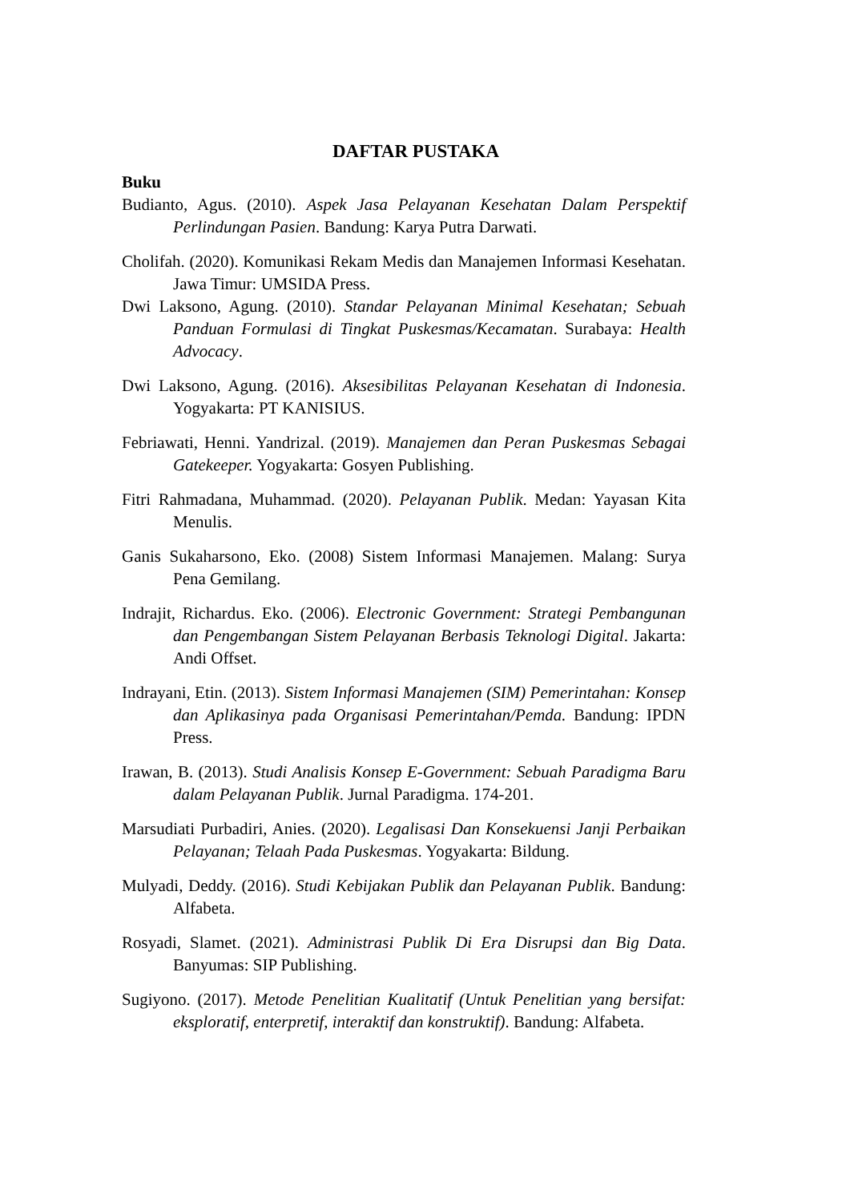DAFTAR PUSTAKA
Buku
Budianto, Agus. (2010). Aspek Jasa Pelayanan Kesehatan Dalam Perspektif Perlindungan Pasien. Bandung: Karya Putra Darwati.
Cholifah. (2020). Komunikasi Rekam Medis dan Manajemen Informasi Kesehatan. Jawa Timur: UMSIDA Press.
Dwi Laksono, Agung. (2010). Standar Pelayanan Minimal Kesehatan; Sebuah Panduan Formulasi di Tingkat Puskesmas/Kecamatan. Surabaya: Health Advocacy.
Dwi Laksono, Agung. (2016). Aksesibilitas Pelayanan Kesehatan di Indonesia. Yogyakarta: PT KANISIUS.
Febriawati, Henni. Yandrizal. (2019). Manajemen dan Peran Puskesmas Sebagai Gatekeeper. Yogyakarta: Gosyen Publishing.
Fitri Rahmadana, Muhammad. (2020). Pelayanan Publik. Medan: Yayasan Kita Menulis.
Ganis Sukaharsono, Eko. (2008) Sistem Informasi Manajemen. Malang: Surya Pena Gemilang.
Indrajit, Richardus. Eko. (2006). Electronic Government: Strategi Pembangunan dan Pengembangan Sistem Pelayanan Berbasis Teknologi Digital. Jakarta: Andi Offset.
Indrayani, Etin. (2013). Sistem Informasi Manajemen (SIM) Pemerintahan: Konsep dan Aplikasinya pada Organisasi Pemerintahan/Pemda. Bandung: IPDN Press.
Irawan, B. (2013). Studi Analisis Konsep E-Government: Sebuah Paradigma Baru dalam Pelayanan Publik. Jurnal Paradigma. 174-201.
Marsudiati Purbadiri, Anies. (2020). Legalisasi Dan Konsekuensi Janji Perbaikan Pelayanan; Telaah Pada Puskesmas. Yogyakarta: Bildung.
Mulyadi, Deddy. (2016). Studi Kebijakan Publik dan Pelayanan Publik. Bandung: Alfabeta.
Rosyadi, Slamet. (2021). Administrasi Publik Di Era Disrupsi dan Big Data. Banyumas: SIP Publishing.
Sugiyono. (2017). Metode Penelitian Kualitatif (Untuk Penelitian yang bersifat: eksploratif, enterpretif, interaktif dan konstruktif). Bandung: Alfabeta.